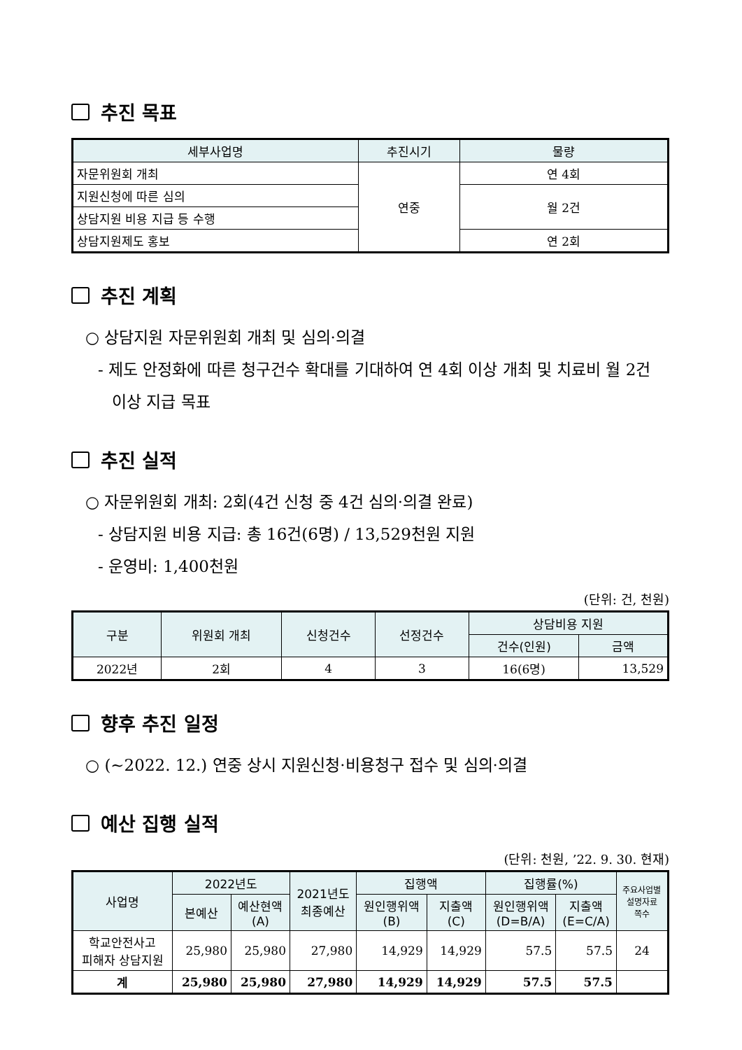추진 목표
| 세부사업명 | 추진시기 | 물량 |
| --- | --- | --- |
| 자문위원회 개최 | 연중 | 연 4회 |
| 지원신청에 따른 심의 | | 월 2건 |
| 상담지원 비용 지급 등 수행 | | |
| 상담지원제도 홍보 | | 연 2회 |
추진 계획
○ 상담지원 자문위원회 개최 및 심의·의결
- 제도 안정화에 따른 청구건수 확대를 기대하여 연 4회 이상 개최 및 치료비 월 2건 이상 지급 목표
추진 실적
○ 자문위원회 개최: 2회(4건 신청 중 4건 심의·의결 완료)
- 상담지원 비용 지급: 총 16건(6명) / 13,529천원 지원
- 운영비: 1,400천원
(단위: 건, 천원)
| 구분 | 위원회 개최 | 신청건수 | 선정건수 | 상담비용 지원 | |
| --- | --- | --- | --- | --- | --- |
| | | | | 건수(인원) | 금액 |
| 2022년 | 2회 | 4 | 3 | 16(6명) | 13,529 |
향후 추진 일정
○ (~2022. 12.) 연중 상시 지원신청·비용청구 접수 및 심의·의결
예산 집행 실적
(단위: 천원, ’22. 9. 30. 현재)
| 사업명 | 2022년도 | | 2021년도 최종예산 | 집행액 | | 집행률(%) | | 주요사업별 설명자료 쪽수 |
| --- | --- | --- | --- | --- | --- | --- | --- | --- |
| | 본예산 | 예산현액 (A) | | 원인행위액 (B) | 지출액 (C) | 원인행위액 (D=B/A) | 지출액 (E=C/A) | |
| 학교안전사고 피해자 상담지원 | 25,980 | 25,980 | 27,980 | 14,929 | 14,929 | 57.5 | 57.5 | 24 |
| 계 | 25,980 | 25,980 | 27,980 | 14,929 | 14,929 | 57.5 | 57.5 | |